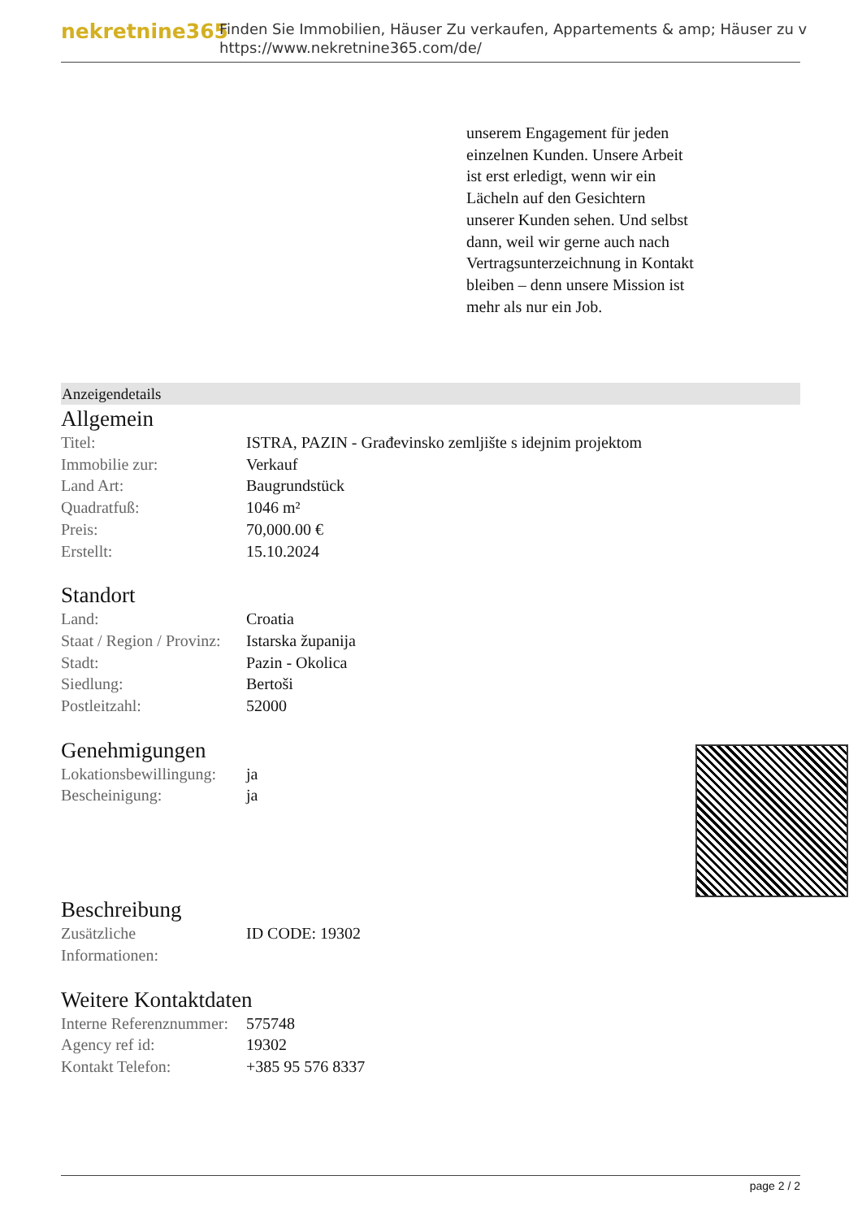nekretnine365
Finden Sie Immobilien, Häuser Zu verkaufen, Appartements & amp; Häuser zu v
https://www.nekretnine365.com/de/
unserem Engagement für jeden einzelnen Kunden. Unsere Arbeit ist erst erledigt, wenn wir ein Lächeln auf den Gesichtern unserer Kunden sehen. Und selbst dann, weil wir gerne auch nach Vertragsunterzeichnung in Kontakt bleiben – denn unsere Mission ist mehr als nur ein Job.
Anzeigendetails
Allgemein
| Titel: | ISTRA, PAZIN - Građevinsko zemljište s idejnim projektom |
| Immobilie zur: | Verkauf |
| Land Art: | Baugrundstück |
| Quadratfuß: | 1046 m² |
| Preis: | 70,000.00 € |
| Erstellt: | 15.10.2024 |
Standort
| Land: | Croatia |
| Staat / Region / Provinz: | Istarska županija |
| Stadt: | Pazin - Okolica |
| Siedlung: | Bertoši |
| Postleitzahl: | 52000 |
Genehmigungen
| Lokationsbewillingung: | ja |
| Bescheinigung: | ja |
Beschreibung
| Zusätzliche Informationen: | ID CODE: 19302 |
Weitere Kontaktdaten
| Interne Referenznummer: | 575748 |
| Agency ref id: | 19302 |
| Kontakt Telefon: | +385 95 576 8337 |
page 2 / 2